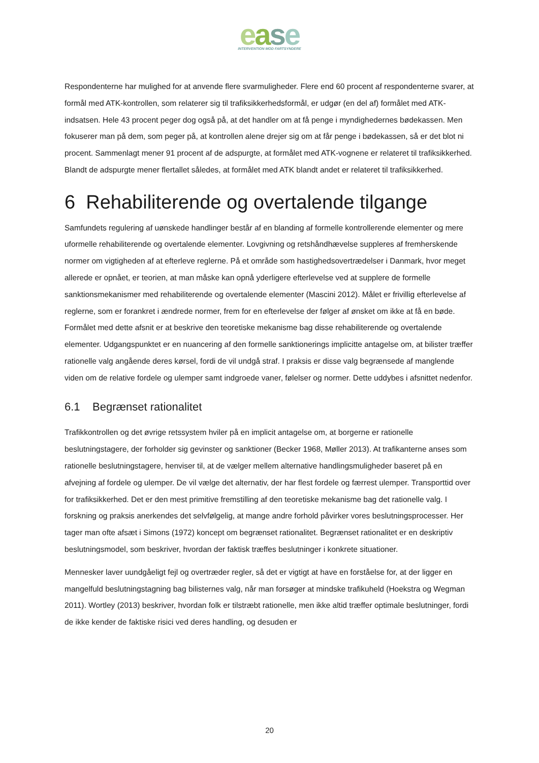ease
INTERVENTION MOD FARTSYNDERE
Respondenterne har mulighed for at anvende flere svarmuligheder. Flere end 60 procent af respondenterne svarer, at formål med ATK-kontrollen, som relaterer sig til trafiksikkerhedsformål, er udgør (en del af) formålet med ATK-indsatsen. Hele 43 procent peger dog også på, at det handler om at få penge i myndighedernes bødekassen. Men fokuserer man på dem, som peger på, at kontrollen alene drejer sig om at får penge i bødekassen, så er det blot ni procent. Sammenlagt mener 91 procent af de adspurgte, at formålet med ATK-vognene er relateret til trafiksikkerhed. Blandt de adspurgte mener flertallet således, at formålet med ATK blandt andet er relateret til trafiksikkerhed.
6 Rehabiliterende og overtalende tilgange
Samfundets regulering af uønskede handlinger består af en blanding af formelle kontrollerende elementer og mere uformelle rehabiliterende og overtalende elementer. Lovgivning og retshåndhævelse suppleres af fremherskende normer om vigtigheden af at efterleve reglerne. På et område som hastighedsovertrædelser i Danmark, hvor meget allerede er opnået, er teorien, at man måske kan opnå yderligere efterlevelse ved at supplere de formelle sanktionsmekanismer med rehabiliterende og overtalende elementer (Mascini 2012). Målet er frivillig efterlevelse af reglerne, som er forankret i ændrede normer, frem for en efterlevelse der følger af ønsket om ikke at få en bøde. Formålet med dette afsnit er at beskrive den teoretiske mekanisme bag disse rehabiliterende og overtalende elementer. Udgangspunktet er en nuancering af den formelle sanktionerings implicitte antagelse om, at bilister træffer rationelle valg angående deres kørsel, fordi de vil undgå straf. I praksis er disse valg begrænsede af manglende viden om de relative fordele og ulemper samt indgroede vaner, følelser og normer. Dette uddybes i afsnittet nedenfor.
6.1 Begrænset rationalitet
Trafikkontrollen og det øvrige retssystem hviler på en implicit antagelse om, at borgerne er rationelle beslutningstagere, der forholder sig gevinster og sanktioner (Becker 1968, Møller 2013). At trafikanterne anses som rationelle beslutningstagere, henviser til, at de vælger mellem alternative handlingsmuligheder baseret på en afvejning af fordele og ulemper. De vil vælge det alternativ, der har flest fordele og færrest ulemper. Transporttid over for trafiksikkerhed. Det er den mest primitive fremstilling af den teoretiske mekanisme bag det rationelle valg. I forskning og praksis anerkendes det selvfølgelig, at mange andre forhold påvirker vores beslutningsprocesser. Her tager man ofte afsæt i Simons (1972) koncept om begrænset rationalitet. Begrænset rationalitet er en deskriptiv beslutningsmodel, som beskriver, hvordan der faktisk træffes beslutninger i konkrete situationer.
Mennesker laver uundgåeligt fejl og overtræder regler, så det er vigtigt at have en forståelse for, at der ligger en mangelfuld beslutningstagning bag bilisternes valg, når man forsøger at mindske trafikuheld (Hoekstra og Wegman 2011). Wortley (2013) beskriver, hvordan folk er tilstræbt rationelle, men ikke altid træffer optimale beslutninger, fordi de ikke kender de faktiske risici ved deres handling, og desuden er
20